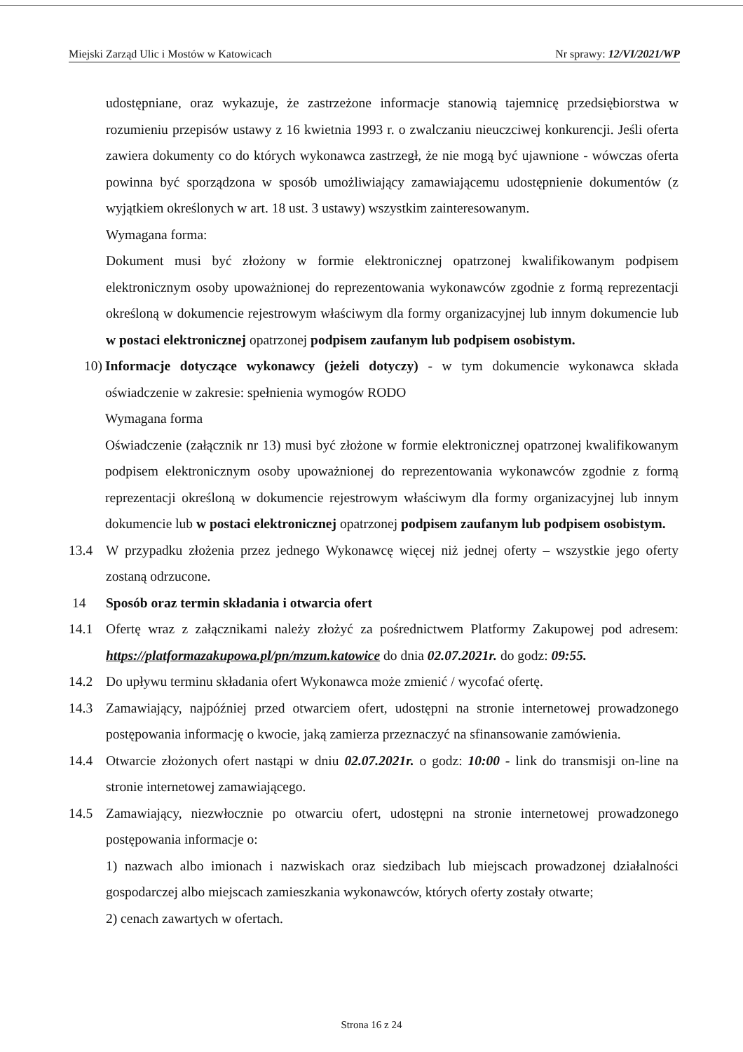Miejski Zarząd Ulic i Mostów w Katowicach Nr sprawy: 12/VI/2021/WP
udostępniane, oraz wykazuje, że zastrzeżone informacje stanowią tajemnicę przedsiębiorstwa w rozumieniu przepisów ustawy z 16 kwietnia 1993 r. o zwalczaniu nieuczciwej konkurencji. Jeśli oferta zawiera dokumenty co do których wykonawca zastrzegł, że nie mogą być ujawnione - wówczas oferta powinna być sporządzona w sposób umożliwiający zamawiającemu udostępnienie dokumentów (z wyjątkiem określonych w art. 18 ust. 3 ustawy) wszystkim zainteresowanym.
Wymagana forma:
Dokument musi być złożony w formie elektronicznej opatrzonej kwalifikowanym podpisem elektronicznym osoby upoważnionej do reprezentowania wykonawców zgodnie z formą reprezentacji określoną w dokumencie rejestrowym właściwym dla formy organizacyjnej lub innym dokumencie lub w postaci elektronicznej opatrzonej podpisem zaufanym lub podpisem osobistym.
10)
Informacje dotyczące wykonawcy (jeżeli dotyczy) - w tym dokumencie wykonawca składa oświadczenie w zakresie: spełnienia wymogów RODO
Wymagana forma
Oświadczenie (załącznik nr 13) musi być złożone w formie elektronicznej opatrzonej kwalifikowanym podpisem elektronicznym osoby upoważnionej do reprezentowania wykonawców zgodnie z formą reprezentacji określoną w dokumencie rejestrowym właściwym dla formy organizacyjnej lub innym dokumencie lub w postaci elektronicznej opatrzonej podpisem zaufanym lub podpisem osobistym.
13.4 W przypadku złożenia przez jednego Wykonawcę więcej niż jednej oferty – wszystkie jego oferty zostaną odrzucone.
14 Sposób oraz termin składania i otwarcia ofert
14.1 Ofertę wraz z załącznikami należy złożyć za pośrednictwem Platformy Zakupowej pod adresem: https://platformazakupowa.pl/pn/mzum.katowice do dnia 02.07.2021r. do godz: 09:55.
14.2 Do upływu terminu składania ofert Wykonawca może zmienić / wycofać ofertę.
14.3 Zamawiający, najpóźniej przed otwarciem ofert, udostępni na stronie internetowej prowadzonego postępowania informację o kwocie, jaką zamierza przeznaczyć na sfinansowanie zamówienia.
14.4 Otwarcie złożonych ofert nastąpi w dniu 02.07.2021r. o godz: 10:00 - link do transmisji on-line na stronie internetowej zamawiającego.
14.5 Zamawiający, niezwłocznie po otwarciu ofert, udostępni na stronie internetowej prowadzonego postępowania informacje o:
1) nazwach albo imionach i nazwiskach oraz siedzibach lub miejscach prowadzonej działalności gospodarczej albo miejscach zamieszkania wykonawców, których oferty zostały otwarte;
2) cenach zawartych w ofertach.
Strona 16 z 24